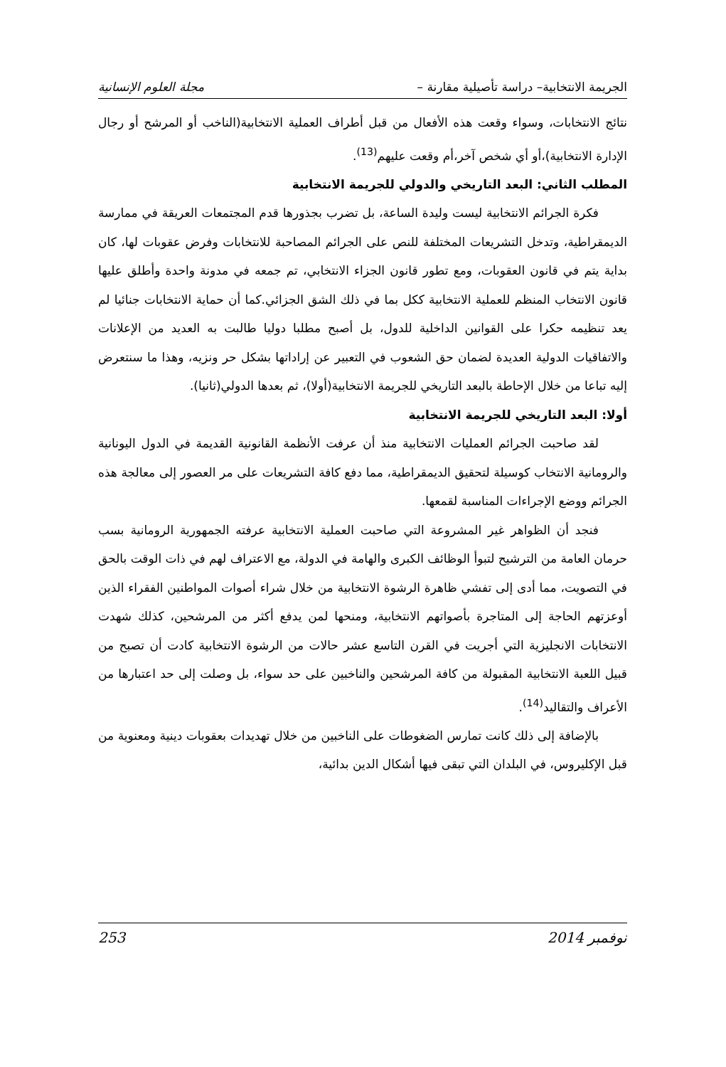الجريمة الانتخابية– دراسة تأصيلية مقارنة – مجلة العلوم الإنسانية
نتائج الانتخابات، وسواء وقعت هذه الأفعال من قبل أطراف العملية الانتخابية(الناخب أو المرشح أو رجال الإدارة الانتخابية)،أو أي شخص آخر،أم وقعت عليهم<sup>(13)</sup>.
المطلب الثاني: البعد التاريخي والدولي للجريمة الانتخابية
فكرة الجرائم الانتخابية ليست وليدة الساعة، بل تضرب بجذورها قدم المجتمعات العريقة في ممارسة الديمقراطية، وتدخل التشريعات المختلفة للنص على الجرائم المصاحبة للانتخابات وفرض عقوبات لها، كان بداية يتم في قانون العقوبات، ومع تطور قانون الجزاء الانتخابي، تم جمعه في مدونة واحدة وأطلق عليها قانون الانتخاب المنظم للعملية الانتخابية ككل بما في ذلك الشق الجزائي.كما أن حماية الانتخابات جنائيا لم يعد تنظيمه حكرا على القوانين الداخلية للدول، بل أصبح مطلبا دوليا طالبت به العديد من الإعلانات والاتفاقيات الدولية العديدة لضمان حق الشعوب في التعبير عن إراداتها بشكل حر ونزيه، وهذا ما سنتعرض إليه تباعا من خلال الإحاطة بالبعد التاريخي للجريمة الانتخابية(أولا)، ثم بعدها الدولي(ثانيا).
أولا: البعد التاريخي للجريمة الانتخابية
لقد صاحبت الجرائم العمليات الانتخابية منذ أن عرفت الأنظمة القانونية القديمة في الدول اليونانية والرومانية الانتخاب كوسيلة لتحقيق الديمقراطية، مما دفع كافة التشريعات على مر العصور إلى معالجة هذه الجرائم ووضع الإجراءات المناسبة لقمعها.
فنجد أن الظواهر غير المشروعة التي صاحبت العملية الانتخابية عرفته الجمهورية الرومانية بسب حرمان العامة من الترشيح لتبوأ الوظائف الكبرى والهامة في الدولة، مع الاعتراف لهم في ذات الوقت بالحق في التصويت، مما أدى إلى تفشي ظاهرة الرشوة الانتخابية من خلال شراء أصوات المواطنين الفقراء الذين أوعزتهم الحاجة إلى المتاجرة بأصواتهم الانتخابية، ومنحها لمن يدفع أكثر من المرشحين، كذلك شهدت الانتخابات الانجليزية التي أجريت في القرن التاسع عشر حالات من الرشوة الانتخابية كادت أن تصبح من قبيل اللعبة الانتخابية المقبولة من كافة المرشحين والناخبين على حد سواء، بل وصلت إلى حد اعتبارها من الأعراف والتقاليد<sup>(14)</sup>.
بالإضافة إلى ذلك كانت تمارس الضغوطات على الناخبين من خلال تهديدات بعقوبات دينية ومعنوية من قبل الإكليروس، في البلدان التي تبقى فيها أشكال الدين بدائية،
نوفمبر 2014 253